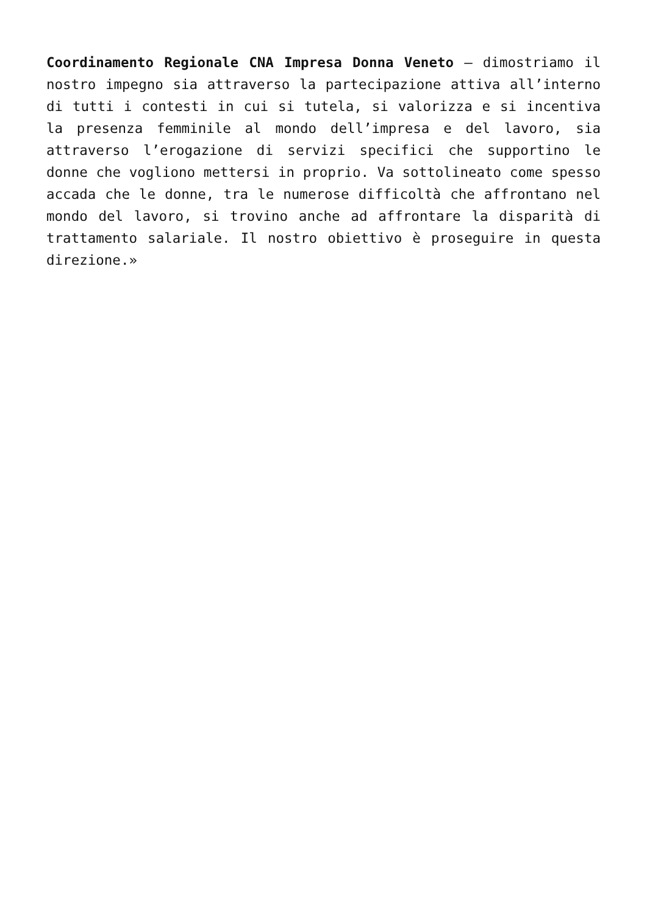Coordinamento Regionale CNA Impresa Donna Veneto – dimostriamo il nostro impegno sia attraverso la partecipazione attiva all’interno di tutti i contesti in cui si tutela, si valorizza e si incentiva la presenza femminile al mondo dell’impresa e del lavoro, sia attraverso l’erogazione di servizi specifici che supportino le donne che vogliono mettersi in proprio. Va sottolineato come spesso accada che le donne, tra le numerose difficoltà che affrontano nel mondo del lavoro, si trovino anche ad affrontare la disparità di trattamento salariale. Il nostro obiettivo è proseguire in questa direzione.»